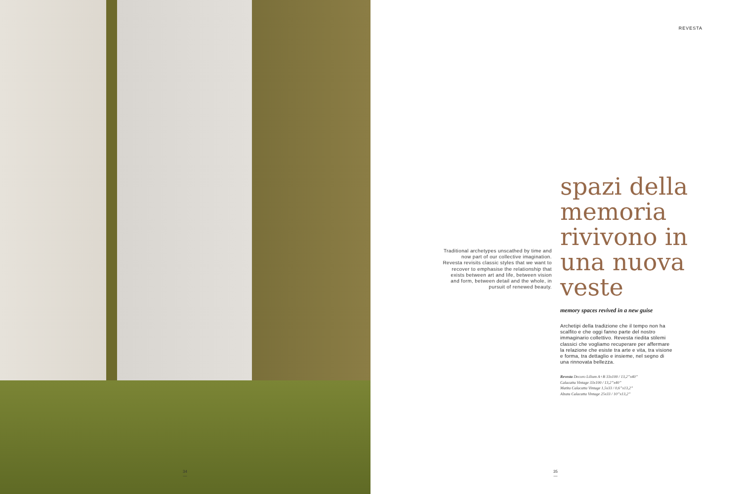34
—
REVESTA
Traditional archetypes unscathed by time and now part of our collective imagination. Revesta revisits classic styles that we want to recover to emphasise the relationship that exists between art and life, between vision and form, between detail and the whole, in pursuit of renewed beauty.
spazi della memoria rivivono in una nuova veste
memory spaces revived in a new guise
Archetipi della tradizione che il tempo non ha scalfito e che oggi fanno parte del nostro immaginario collettivo. Revesta riedita stilemi classici che vogliamo recuperare per affermare la relazione che esiste tra arte e vita, tra visione e forma, tra dettaglio e insieme, nel segno di una rinnovata bellezza.
Revesta Decoro Lilium A+B 33x100 / 13,2”x40”
Calacatta Vintage 33x100 / 13,2”x40”
Matita Calacatta Vintage 1,5x33 / 0,6”x13,2”
Alzata Calacatta Vintage 25x33 / 10”x13,2”
35
—